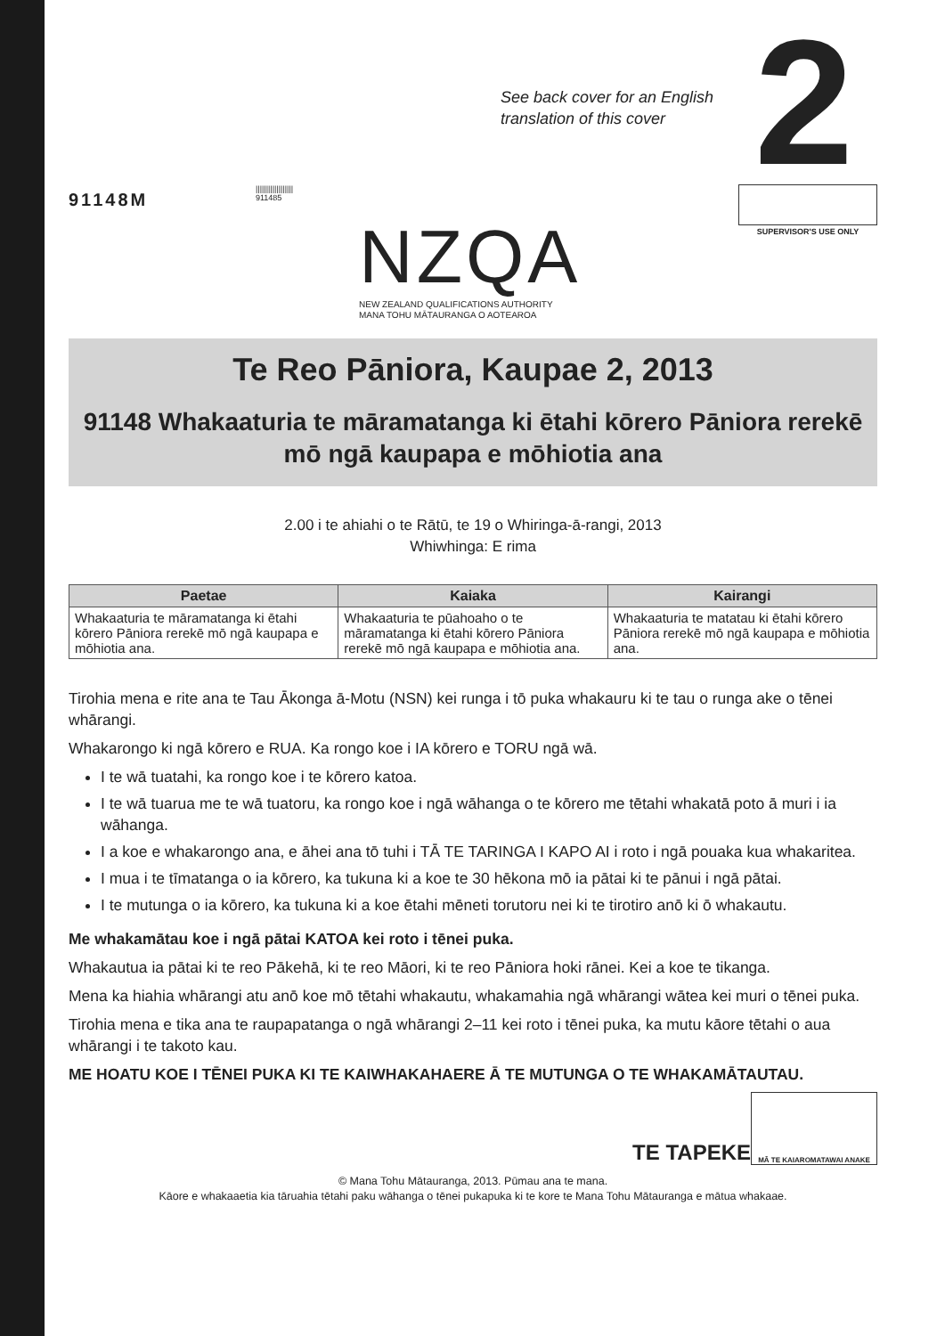See back cover for an English
translation of this cover
2
SUPERVISOR'S USE ONLY
91148M
||||||||||||||||||
911485
NZQA
NEW ZEALAND QUALIFICATIONS AUTHORITY
MANA TOHU MĀTAURANGA O AOTEAROA
Te Reo Pāniora, Kaupae 2, 2013
91148 Whakaaturia te māramatanga ki ētahi kōrero Pāniora rerekē mō ngā kaupapa e mōhiotia ana
2.00 i te ahiahi o te Rātū, te 19 o Whiringa-ā-rangi, 2013
Whiwhinga: E rima
| Paetae | Kaiaka | Kairangi |
| --- | --- | --- |
| Whakaaturia te māramatanga ki ētahi kōrero Pāniora rerekē mō ngā kaupapa e mōhiotia ana. | Whakaaturia te pūahoaho o te māramatanga ki ētahi kōrero Pāniora rerekē mō ngā kaupapa e mōhiotia ana. | Whakaaturia te matatau ki ētahi kōrero Pāniora rerekē mō ngā kaupapa e mōhiotia ana. |
Tirohia mena e rite ana te Tau Ākonga ā-Motu (NSN) kei runga i tō puka whakauru ki te tau o runga ake o tēnei whārangi.
Whakarongo ki ngā kōrero e RUA. Ka rongo koe i IA kōrero e TORU ngā wā.
I te wā tuatahi, ka rongo koe i te kōrero katoa.
I te wā tuarua me te wā tuatoru, ka rongo koe i ngā wāhanga o te kōrero me tētahi whakatā poto ā muri i ia wāhanga.
I a koe e whakarongo ana, e āhei ana tō tuhi i TĀ TE TARINGA I KAPO AI i roto i ngā pouaka kua whakaritea.
I mua i te tīmatanga o ia kōrero, ka tukuna ki a koe te 30 hēkona mō ia pātai ki te pānui i ngā pātai.
I te mutunga o ia kōrero, ka tukuna ki a koe ētahi mēneti torutoru nei ki te tirotiro anō ki ō whakautu.
Me whakamātau koe i ngā pātai KATOA kei roto i tēnei puka.
Whakautua ia pātai ki te reo Pākehā, ki te reo Māori, ki te reo Pāniora hoki rānei. Kei a koe te tikanga.
Mena ka hiahia whārangi atu anō koe mō tētahi whakautu, whakamahia ngā whārangi wātea kei muri o tēnei puka.
Tirohia mena e tika ana te raupapatanga o ngā whārangi 2–11 kei roto i tēnei puka, ka mutu kāore tētahi o aua whārangi i te takoto kau.
ME HOATU KOE I TĒNEI PUKA KI TE KAIWHAKAHAERE Ā TE MUTUNGA O TE WHAKAMĀTAUTAU.
TE TAPEKE
MĀ TE KAIAROMATAWAI ANAKE
© Mana Tohu Mātauranga, 2013. Pūmau ana te mana.
Kāore e whakaaetia kia tāruahia tētahi paku wāhanga o tēnei pukapuka ki te kore te Mana Tohu Mātauranga e mātua whakaae.